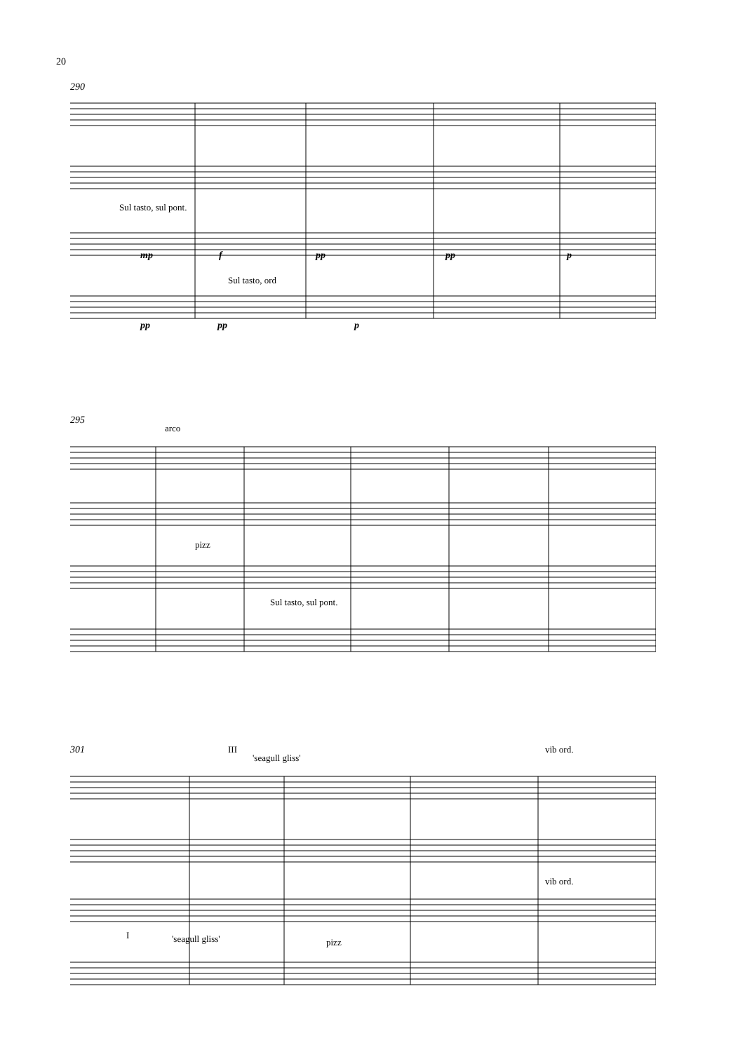20
290
Sul tasto, sul pont.
Sul tasto, ord
mp f pp pp p
pp pp p
295
arco
pizz
Sul tasto, sul pont.
301
III
'seagull gliss'
vib ord.
vib ord.
I 'seagull gliss' pizz